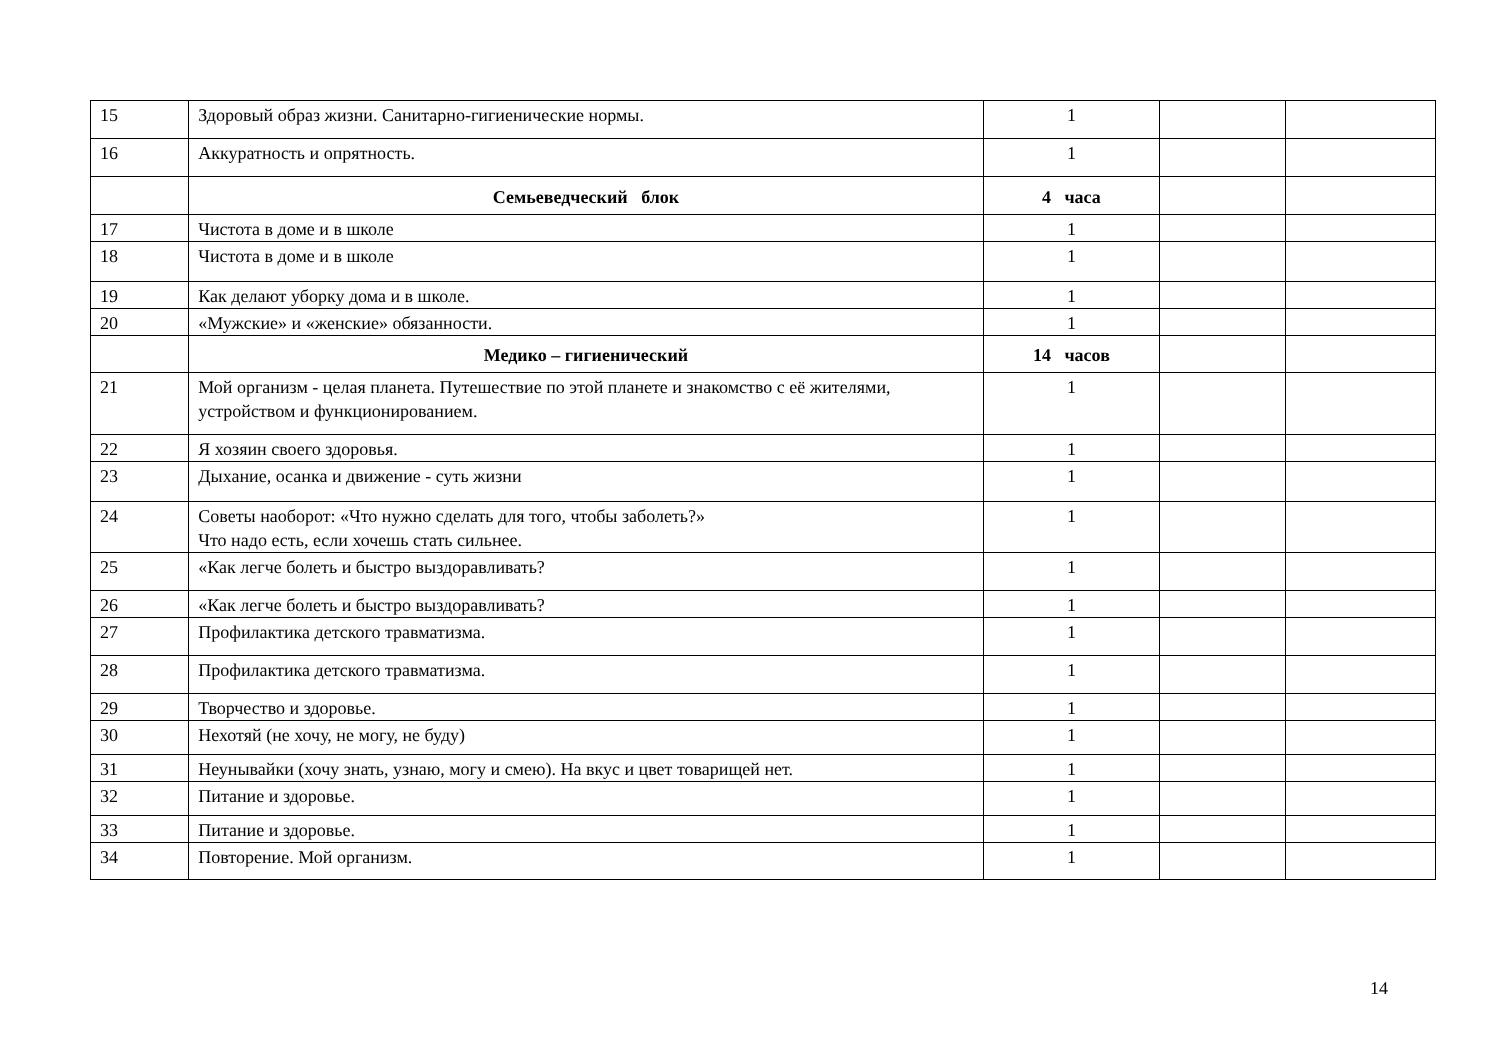| 15 | Здоровый образ жизни. Санитарно-гигиенические нормы. | 1 | | |
| 16 | Аккуратность и опрятность. | 1 | | |
| | Семьеведческий блок | 4 часа | | |
| 17 | Чистота в доме и в школе | 1 | | |
| 18 | Чистота в доме и в школе | 1 | | |
| 19 | Как делают уборку дома и в школе. | 1 | | |
| 20 | «Мужские» и «женские» обязанности. | 1 | | |
| | Медико – гигиенический | 14 часов | | |
| 21 | Мой организм - целая планета. Путешествие по этой планете и знакомство с её жителями, устройством и функционированием. | 1 | | |
| 22 | Я хозяин своего здоровья. | 1 | | |
| 23 | Дыхание, осанка и движение - суть жизни | 1 | | |
| 24 | Советы наоборот: «Что нужно сделать для того, чтобы заболеть?» Что надо есть, если хочешь стать сильнее. | 1 | | |
| 25 | «Как легче болеть и быстро выздоравливать? | 1 | | |
| 26 | «Как легче болеть и быстро выздоравливать? | 1 | | |
| 27 | Профилактика детского травматизма. | 1 | | |
| 28 | Профилактика детского травматизма. | 1 | | |
| 29 | Творчество и здоровье. | 1 | | |
| 30 | Нехотяй (не хочу, не могу, не буду) | 1 | | |
| 31 | Неунывайки (хочу знать, узнаю, могу и смею). На вкус и цвет товарищей нет. | 1 | | |
| 32 | Питание и здоровье. | 1 | | |
| 33 | Питание и здоровье. | 1 | | |
| 34 | Повторение. Мой организм. | 1 | | |
14